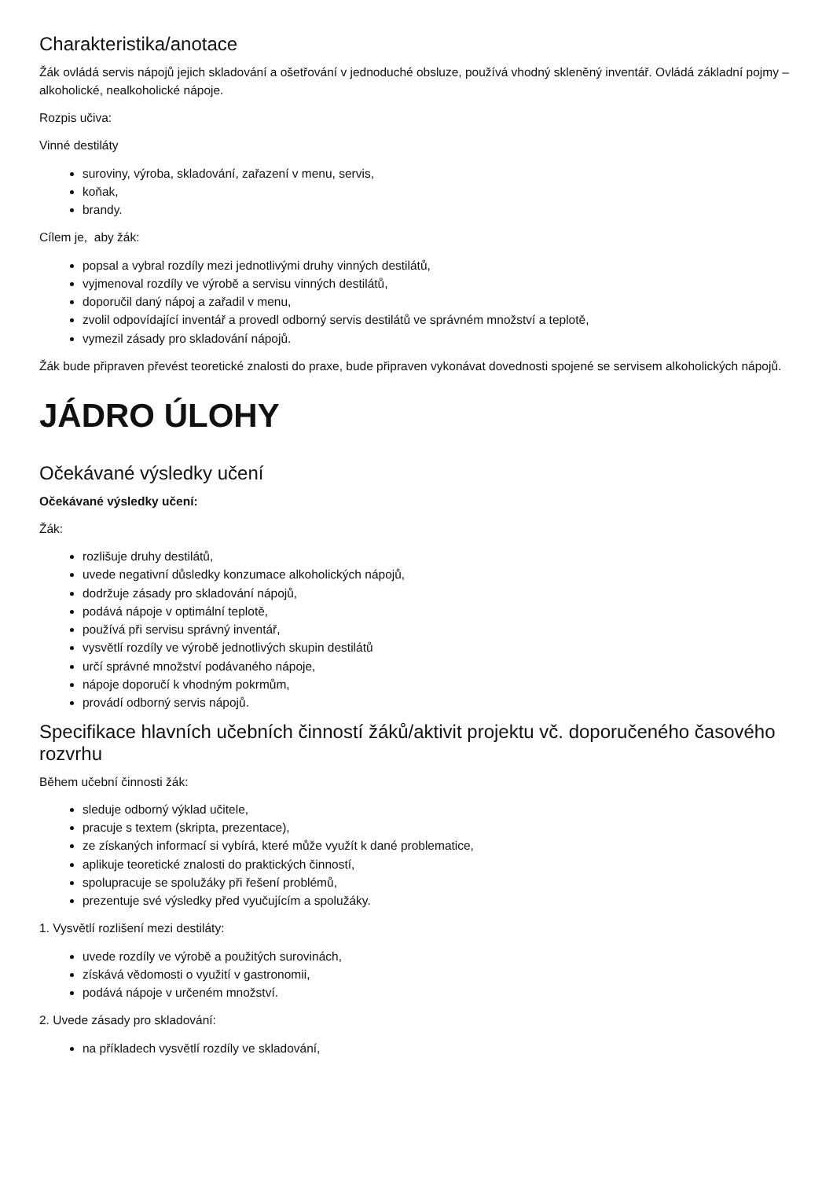Charakteristika/anotace
Žák ovládá servis nápojů jejich skladování a ošetřování v jednoduché obsluze, používá vhodný skleněný inventář. Ovládá základní pojmy – alkoholické, nealkoholické nápoje.
Rozpis učiva:
Vinné destiláty
suroviny, výroba, skladování, zařazení v menu, servis,
koňak,
brandy.
Cílem je, aby žák:
popsal a vybral rozdíly mezi jednotlivými druhy vinných destilátů,
vyjmenoval rozdíly ve výrobě a servisu vinných destilátů,
doporučil daný nápoj a zařadil v menu,
zvolil odpovídající inventář a provedl odborný servis destilátů ve správném množství a teplotě,
vymezil zásady pro skladování nápojů.
Žák bude připraven převést teoretické znalosti do praxe, bude připraven vykonávat dovednosti spojené se servisem alkoholických nápojů.
JÁDRO ÚLOHY
Očekávané výsledky učení
Očekávané výsledky učení:
Žák:
rozlišuje druhy destilátů,
uvede negativní důsledky konzumace alkoholických nápojů,
dodržuje zásady pro skladování nápojů,
podává nápoje v optimální teplotě,
používá při servisu správný inventář,
vysvětlí rozdíly ve výrobě jednotlivých skupin destilátů
určí správné množství podávaného nápoje,
nápoje doporučí k vhodným pokrmům,
provádí odborný servis nápojů.
Specifikace hlavních učebních činností žáků/aktivit projektu vč. doporučeného časového rozvrhu
Během učební činnosti žák:
sleduje odborný výklad učitele,
pracuje s textem (skripta, prezentace),
ze získaných informací si vybírá, které může využít k dané problematice,
aplikuje teoretické znalosti do praktických činností,
spolupracuje se spolužáky při řešení problémů,
prezentuje své výsledky před vyučujícím a spolužáky.
1. Vysvětlí rozlišení mezi destiláty:
uvede rozdíly ve výrobě a použitých surovinách,
získává vědomosti o využití v gastronomii,
podává nápoje v určeném množství.
2. Uvede zásady pro skladování:
na příkladech vysvětlí rozdíly ve skladování,